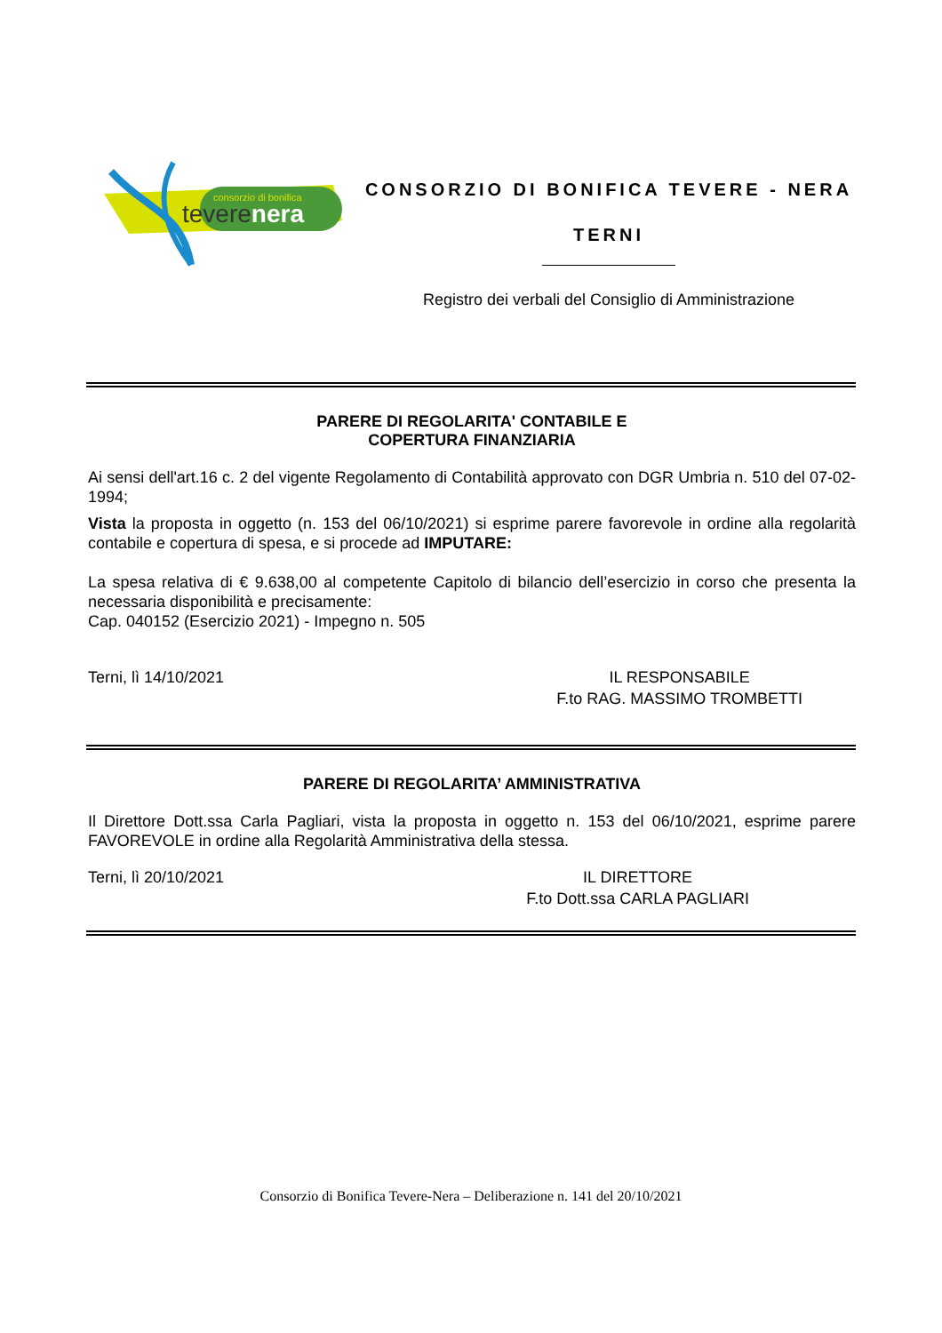consorzio di bonifica
teverenera
CONSORZIO DI BONIFICA TEVERE - NERA
TERNI
Registro dei verbali del Consiglio di Amministrazione
PARERE DI REGOLARITA' CONTABILE E
COPERTURA FINANZIARIA
Ai sensi dell'art.16 c. 2 del vigente Regolamento di Contabilità approvato con DGR Umbria n. 510 del 07-02-1994;
Vista la proposta in oggetto (n. 153 del 06/10/2021) si esprime parere favorevole in ordine alla regolarità contabile e copertura di spesa, e si procede ad IMPUTARE:
La spesa relativa di € 9.638,00 al competente Capitolo di bilancio dell’esercizio in corso che presenta la necessaria disponibilità e precisamente:
Cap. 040152 (Esercizio 2021) - Impegno n. 505
Terni, lì 14/10/2021 IL RESPONSABILE
F.to RAG. MASSIMO TROMBETTI
PARERE DI REGOLARITA’ AMMINISTRATIVA
Il Direttore Dott.ssa Carla Pagliari, vista la proposta in oggetto n. 153 del 06/10/2021, esprime parere FAVOREVOLE in ordine alla Regolarità Amministrativa della stessa.
Terni, lì 20/10/2021 IL DIRETTORE
F.to Dott.ssa CARLA PAGLIARI
Consorzio di Bonifica Tevere-Nera – Deliberazione n. 141 del 20/10/2021